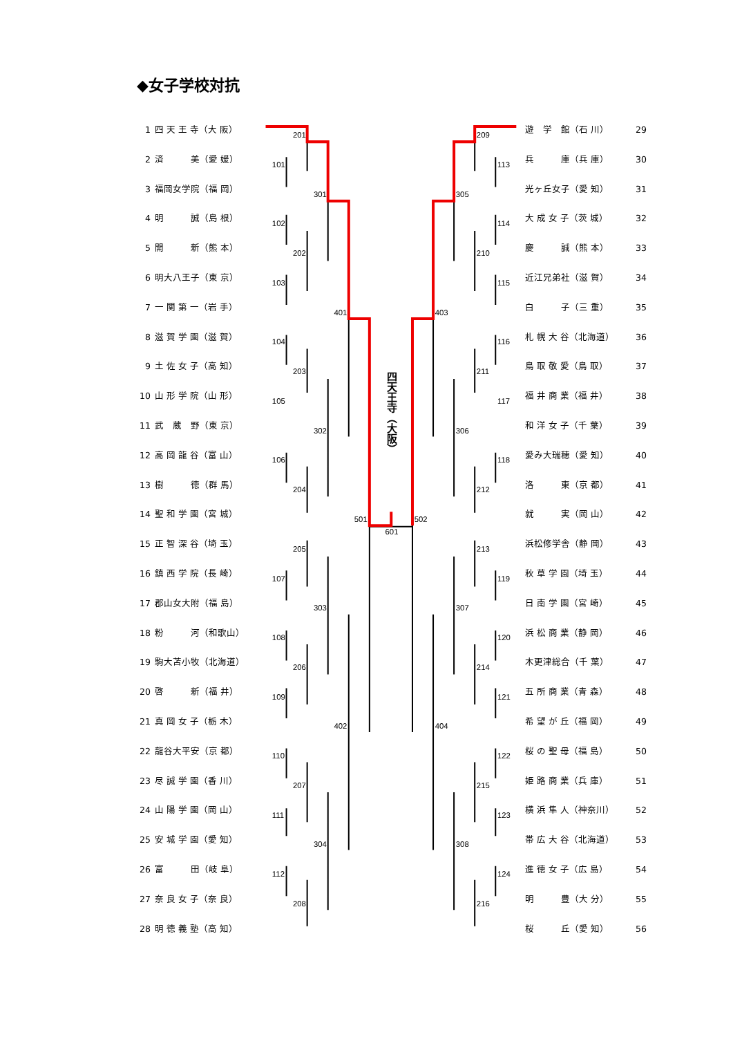201
101
301
102
202
103
401
104
203
105
302
106
204
501
205
107
303
108
206
109
402
110
207
111
304
112
208
601
209
113
305
114
210
115
403
116
211
117
306
118
212
502
213
119
307
120
214
121
404
122
215
123
308
124
216
◆女子学校対抗
1 四 天 王 寺（大 阪）
2 済　　　美（愛 媛）
3 福岡女学院（福 岡）
4 明　　　誠（島 根）
5 開　　　新（熊 本）
6 明大八王子（東 京）
7 一 関 第 一（岩 手）
8 滋 賀 学 園（滋 賀）
9 土 佐 女 子（高 知）
10 山 形 学 院（山 形）
11 武　蔵　野（東 京）
12 高 岡 龍 谷（富 山）
13 樹　　　徳（群 馬）
14 聖 和 学 園（宮 城）
15 正 智 深 谷（埼 玉）
16 鎮 西 学 院（長 崎）
17 郡山女大附（福 島）
18 粉　　　河（和歌山）
19 駒大苫小牧（北海道）
20 啓　　　新（福 井）
21 真 岡 女 子（栃 木）
22 龍谷大平安（京 都）
23 尽 誠 学 園（香 川）
24 山 陽 学 園（岡 山）
25 安 城 学 園（愛 知）
26 富　　　田（岐 阜）
27 奈 良 女 子（奈 良）
28 明 徳 義 塾（高 知）
四天王寺（大阪）
遊　学　館（石 川） 29
兵　　　庫（兵 庫） 30
光ヶ丘女子（愛 知） 31
大 成 女 子（茨 城） 32
慶　　　誠（熊 本） 33
近江兄弟社（滋 賀） 34
白　　　子（三 重） 35
札 幌 大 谷（北海道） 36
鳥 取 敬 愛（鳥 取） 37
福 井 商 業（福 井） 38
和 洋 女 子（千 葉） 39
愛み大瑞穂（愛 知） 40
洛　　　東（京 都） 41
就　　　実（岡 山） 42
浜松修学舎（静 岡） 43
秋 草 学 園（埼 玉） 44
日 南 学 園（宮 崎） 45
浜 松 商 業（静 岡） 46
木更津総合（千 葉） 47
五 所 商 業（青 森） 48
希 望 が 丘（福 岡） 49
桜 の 聖 母（福 島） 50
姫 路 商 業（兵 庫） 51
横 浜 隼 人（神奈川） 52
帯 広 大 谷（北海道） 53
進 徳 女 子（広 島） 54
明　　　豊（大 分） 55
桜　　　丘（愛 知） 56